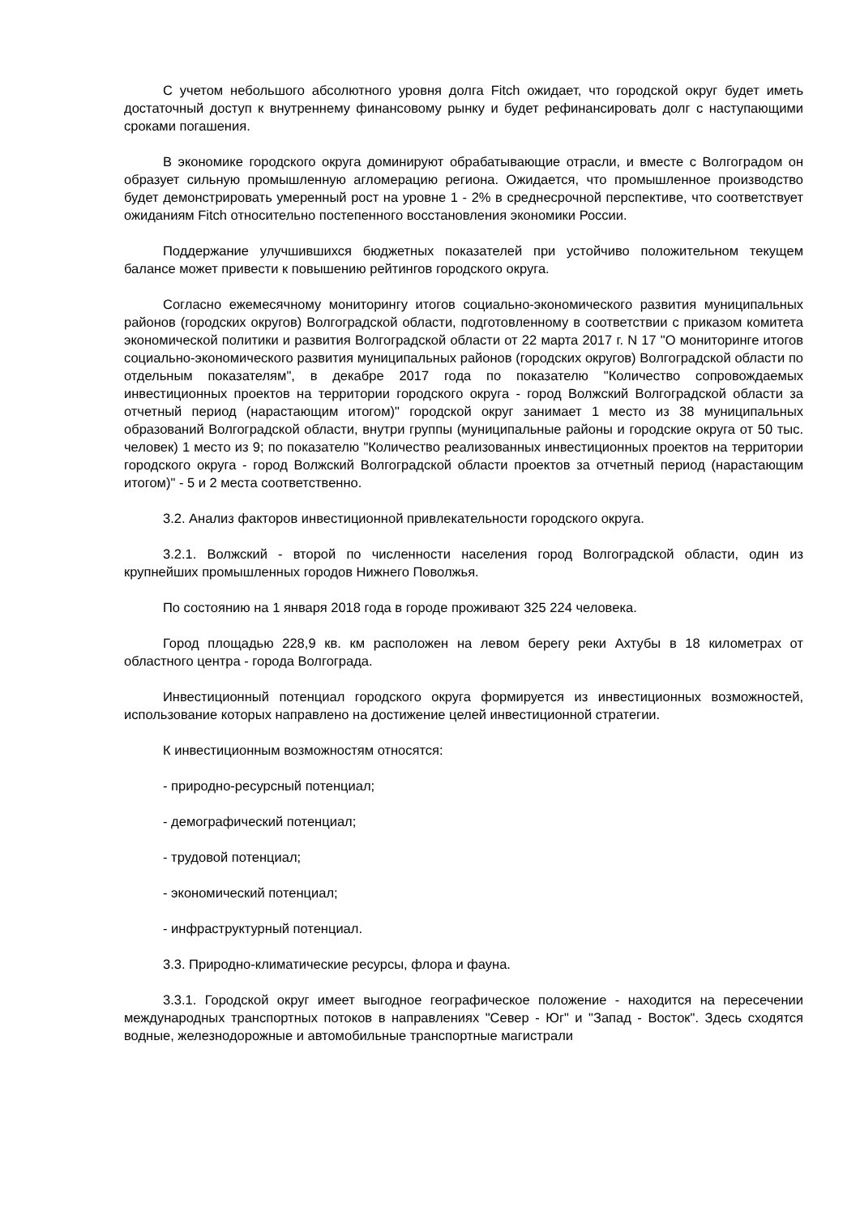С учетом небольшого абсолютного уровня долга Fitch ожидает, что городской округ будет иметь достаточный доступ к внутреннему финансовому рынку и будет рефинансировать долг с наступающими сроками погашения.
В экономике городского округа доминируют обрабатывающие отрасли, и вместе с Волгоградом он образует сильную промышленную агломерацию региона. Ожидается, что промышленное производство будет демонстрировать умеренный рост на уровне 1 - 2% в среднесрочной перспективе, что соответствует ожиданиям Fitch относительно постепенного восстановления экономики России.
Поддержание улучшившихся бюджетных показателей при устойчиво положительном текущем балансе может привести к повышению рейтингов городского округа.
Согласно ежемесячному мониторингу итогов социально-экономического развития муниципальных районов (городских округов) Волгоградской области, подготовленному в соответствии с приказом комитета экономической политики и развития Волгоградской области от 22 марта 2017 г. N 17 "О мониторинге итогов социально-экономического развития муниципальных районов (городских округов) Волгоградской области по отдельным показателям", в декабре 2017 года по показателю "Количество сопровождаемых инвестиционных проектов на территории городского округа - город Волжский Волгоградской области за отчетный период (нарастающим итогом)" городской округ занимает 1 место из 38 муниципальных образований Волгоградской области, внутри группы (муниципальные районы и городские округа от 50 тыс. человек) 1 место из 9; по показателю "Количество реализованных инвестиционных проектов на территории городского округа - город Волжский Волгоградской области проектов за отчетный период (нарастающим итогом)" - 5 и 2 места соответственно.
3.2. Анализ факторов инвестиционной привлекательности городского округа.
3.2.1. Волжский - второй по численности населения город Волгоградской области, один из крупнейших промышленных городов Нижнего Поволжья.
По состоянию на 1 января 2018 года в городе проживают 325 224 человека.
Город площадью 228,9 кв. км расположен на левом берегу реки Ахтубы в 18 километрах от областного центра - города Волгограда.
Инвестиционный потенциал городского округа формируется из инвестиционных возможностей, использование которых направлено на достижение целей инвестиционной стратегии.
К инвестиционным возможностям относятся:
- природно-ресурсный потенциал;
- демографический потенциал;
- трудовой потенциал;
- экономический потенциал;
- инфраструктурный потенциал.
3.3. Природно-климатические ресурсы, флора и фауна.
3.3.1. Городской округ имеет выгодное географическое положение - находится на пересечении международных транспортных потоков в направлениях "Север - Юг" и "Запад - Восток". Здесь сходятся водные, железнодорожные и автомобильные транспортные магистрали